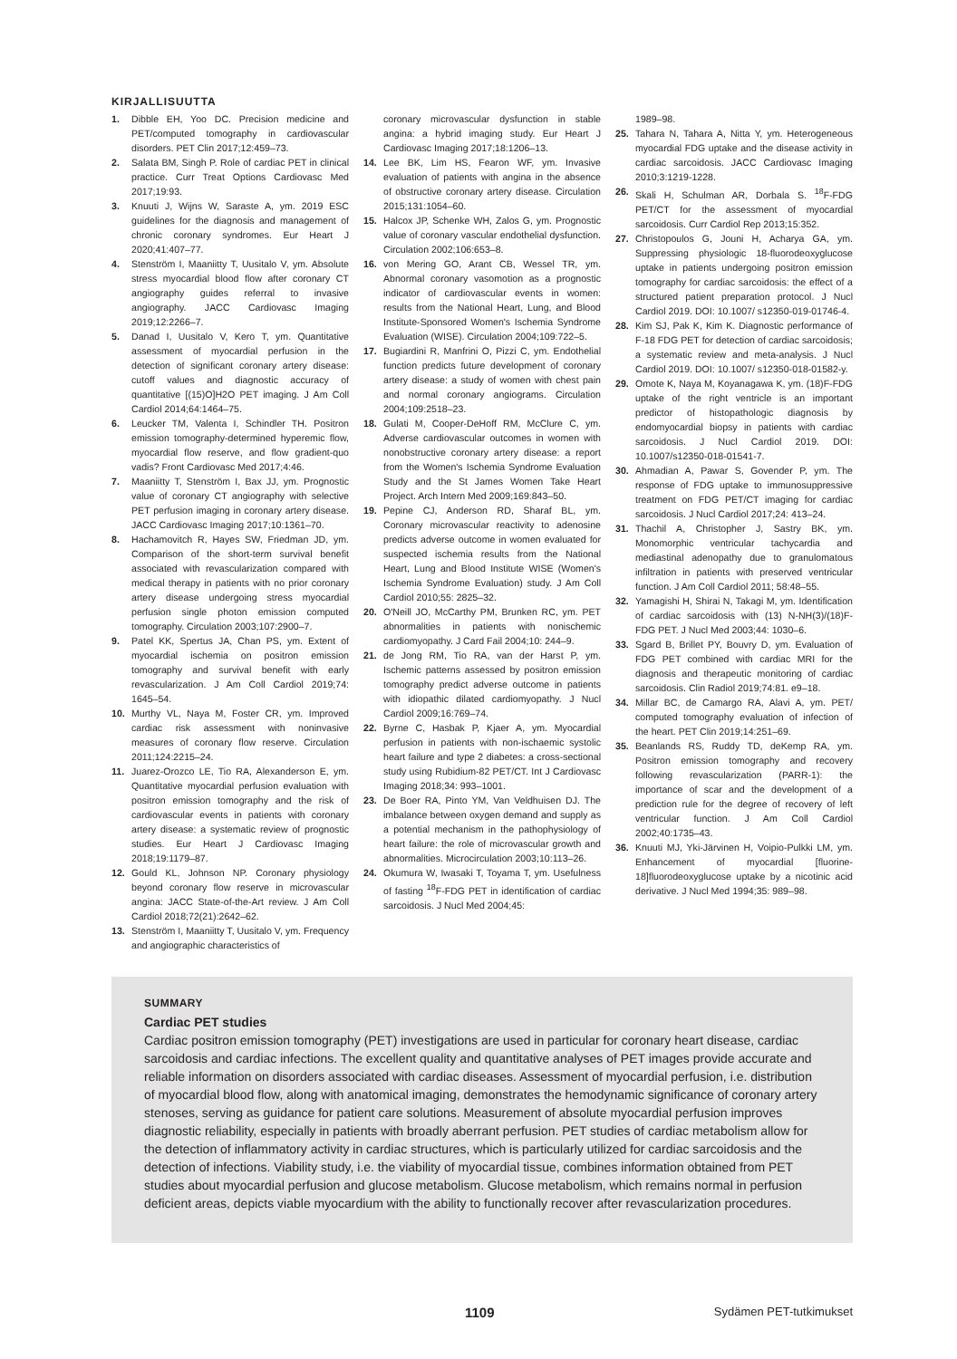KIRJALLISUUTTA
1. Dibble EH, Yoo DC. Precision medicine and PET/computed tomography in cardiovascular disorders. PET Clin 2017;12:459–73.
2. Salata BM, Singh P. Role of cardiac PET in clinical practice. Curr Treat Options Cardiovasc Med 2017;19:93.
3. Knuuti J, Wijns W, Saraste A, ym. 2019 ESC guidelines for the diagnosis and management of chronic coronary syndromes. Eur Heart J 2020;41:407–77.
4. Stenström I, Maaniitty T, Uusitalo V, ym. Absolute stress myocardial blood flow after coronary CT angiography guides referral to invasive angiography. JACC Cardiovasc Imaging 2019;12:2266–7.
5. Danad I, Uusitalo V, Kero T, ym. Quantitative assessment of myocardial perfusion in the detection of significant coronary artery disease: cutoff values and diagnostic accuracy of quantitative [(15)O]H2O PET imaging. J Am Coll Cardiol 2014;64:1464–75.
6. Leucker TM, Valenta I, Schindler TH. Positron emission tomography-determined hyperemic flow, myocardial flow reserve, and flow gradient-quo vadis? Front Cardiovasc Med 2017;4:46.
7. Maaniitty T, Stenström I, Bax JJ, ym. Prognostic value of coronary CT angiography with selective PET perfusion imaging in coronary artery disease. JACC Cardiovasc Imaging 2017;10:1361–70.
8. Hachamovitch R, Hayes SW, Friedman JD, ym. Comparison of the short-term survival benefit associated with revascularization compared with medical therapy in patients with no prior coronary artery disease undergoing stress myocardial perfusion single photon emission computed tomography. Circulation 2003;107:2900–7.
9. Patel KK, Spertus JA, Chan PS, ym. Extent of myocardial ischemia on positron emission tomography and survival benefit with early revascularization. J Am Coll Cardiol 2019;74: 1645–54.
10. Murthy VL, Naya M, Foster CR, ym. Improved cardiac risk assessment with noninvasive measures of coronary flow reserve. Circulation 2011;124:2215–24.
11. Juarez-Orozco LE, Tio RA, Alexanderson E, ym. Quantitative myocardial perfusion evaluation with positron emission tomography and the risk of cardiovascular events in patients with coronary artery disease: a systematic review of prognostic studies. Eur Heart J Cardiovasc Imaging 2018;19:1179–87.
12. Gould KL, Johnson NP. Coronary physiology beyond coronary flow reserve in microvascular angina: JACC State-of-the-Art review. J Am Coll Cardiol 2018;72(21):2642–62.
13. Stenström I, Maaniitty T, Uusitalo V, ym. Frequency and angiographic characteristics of
coronary microvascular dysfunction in stable angina: a hybrid imaging study. Eur Heart J Cardiovasc Imaging 2017;18:1206–13.
14. Lee BK, Lim HS, Fearon WF, ym. Invasive evaluation of patients with angina in the absence of obstructive coronary artery disease. Circulation 2015;131:1054–60.
15. Halcox JP, Schenke WH, Zalos G, ym. Prognostic value of coronary vascular endothelial dysfunction. Circulation 2002;106:653–8.
16. von Mering GO, Arant CB, Wessel TR, ym. Abnormal coronary vasomotion as a prognostic indicator of cardiovascular events in women: results from the National Heart, Lung, and Blood Institute-Sponsored Women's Ischemia Syndrome Evaluation (WISE). Circulation 2004;109:722–5.
17. Bugiardini R, Manfrini O, Pizzi C, ym. Endothelial function predicts future development of coronary artery disease: a study of women with chest pain and normal coronary angiograms. Circulation 2004;109:2518–23.
18. Gulati M, Cooper-DeHoff RM, McClure C, ym. Adverse cardiovascular outcomes in women with nonobstructive coronary artery disease: a report from the Women's Ischemia Syndrome Evaluation Study and the St James Women Take Heart Project. Arch Intern Med 2009;169:843–50.
19. Pepine CJ, Anderson RD, Sharaf BL, ym. Coronary microvascular reactivity to adenosine predicts adverse outcome in women evaluated for suspected ischemia results from the National Heart, Lung and Blood Institute WISE (Women's Ischemia Syndrome Evaluation) study. J Am Coll Cardiol 2010;55: 2825–32.
20. O'Neill JO, McCarthy PM, Brunken RC, ym. PET abnormalities in patients with nonischemic cardiomyopathy. J Card Fail 2004;10: 244–9.
21. de Jong RM, Tio RA, van der Harst P, ym. Ischemic patterns assessed by positron emission tomography predict adverse outcome in patients with idiopathic dilated cardiomyopathy. J Nucl Cardiol 2009;16:769–74.
22. Byrne C, Hasbak P, Kjaer A, ym. Myocardial perfusion in patients with non-ischaemic systolic heart failure and type 2 diabetes: a cross-sectional study using Rubidium-82 PET/CT. Int J Cardiovasc Imaging 2018;34: 993–1001.
23. De Boer RA, Pinto YM, Van Veldhuisen DJ. The imbalance between oxygen demand and supply as a potential mechanism in the pathophysiology of heart failure: the role of microvascular growth and abnormalities. Microcirculation 2003;10:113–26.
24. Okumura W, Iwasaki T, Toyama T, ym. Usefulness of fasting <sup>18</sup>F-FDG PET in identification of cardiac sarcoidosis. J Nucl Med 2004;45:
1989–98.
25. Tahara N, Tahara A, Nitta Y, ym. Heterogeneous myocardial FDG uptake and the disease activity in cardiac sarcoidosis. JACC Cardiovasc Imaging 2010;3:1219-1228.
26. Skali H, Schulman AR, Dorbala S. <sup>18</sup>F-FDG PET/CT for the assessment of myocardial sarcoidosis. Curr Cardiol Rep 2013;15:352.
27. Christopoulos G, Jouni H, Acharya GA, ym. Suppressing physiologic 18-fluorodeoxyglucose uptake in patients undergoing positron emission tomography for cardiac sarcoidosis: the effect of a structured patient preparation protocol. J Nucl Cardiol 2019. DOI: 10.1007/ s12350-019-01746-4.
28. Kim SJ, Pak K, Kim K. Diagnostic performance of F-18 FDG PET for detection of cardiac sarcoidosis; a systematic review and meta-analysis. J Nucl Cardiol 2019. DOI: 10.1007/ s12350-018-01582-y.
29. Omote K, Naya M, Koyanagawa K, ym. (18)F-FDG uptake of the right ventricle is an important predictor of histopathologic diagnosis by endomyocardial biopsy in patients with cardiac sarcoidosis. J Nucl Cardiol 2019. DOI: 10.1007/s12350-018-01541-7.
30. Ahmadian A, Pawar S, Govender P, ym. The response of FDG uptake to immunosuppressive treatment on FDG PET/CT imaging for cardiac sarcoidosis. J Nucl Cardiol 2017;24: 413–24.
31. Thachil A, Christopher J, Sastry BK, ym. Monomorphic ventricular tachycardia and mediastinal adenopathy due to granulomatous infiltration in patients with preserved ventricular function. J Am Coll Cardiol 2011; 58:48–55.
32. Yamagishi H, Shirai N, Takagi M, ym. Identification of cardiac sarcoidosis with (13) N-NH(3)/(18)F-FDG PET. J Nucl Med 2003;44: 1030–6.
33. Sgard B, Brillet PY, Bouvry D, ym. Evaluation of FDG PET combined with cardiac MRI for the diagnosis and therapeutic monitoring of cardiac sarcoidosis. Clin Radiol 2019;74:81. e9–18.
34. Millar BC, de Camargo RA, Alavi A, ym. PET/ computed tomography evaluation of infection of the heart. PET Clin 2019;14:251–69.
35. Beanlands RS, Ruddy TD, deKemp RA, ym. Positron emission tomography and recovery following revascularization (PARR-1): the importance of scar and the development of a prediction rule for the degree of recovery of left ventricular function. J Am Coll Cardiol 2002;40:1735–43.
36. Knuuti MJ, Yki-Järvinen H, Voipio-Pulkki LM, ym. Enhancement of myocardial [fluorine-18]fluorodeoxyglucose uptake by a nicotinic acid derivative. J Nucl Med 1994;35: 989–98.
SUMMARY
Cardiac PET studies
Cardiac positron emission tomography (PET) investigations are used in particular for coronary heart disease, cardiac sarcoidosis and cardiac infections. The excellent quality and quantitative analyses of PET images provide accurate and reliable information on disorders associated with cardiac diseases. Assessment of myocardial perfusion, i.e. distribution of myocardial blood flow, along with anatomical imaging, demonstrates the hemodynamic significance of coronary artery stenoses, serving as guidance for patient care solutions. Measurement of absolute myocardial perfusion improves diagnostic reliability, especially in patients with broadly aberrant perfusion. PET studies of cardiac metabolism allow for the detection of inflammatory activity in cardiac structures, which is particularly utilized for cardiac sarcoidosis and the detection of infections. Viability study, i.e. the viability of myocardial tissue, combines information obtained from PET studies about myocardial perfusion and glucose metabolism. Glucose metabolism, which remains normal in perfusion deficient areas, depicts viable myocardium with the ability to functionally recover after revascularization procedures.
1109 Sydämen PET-tutkimukset